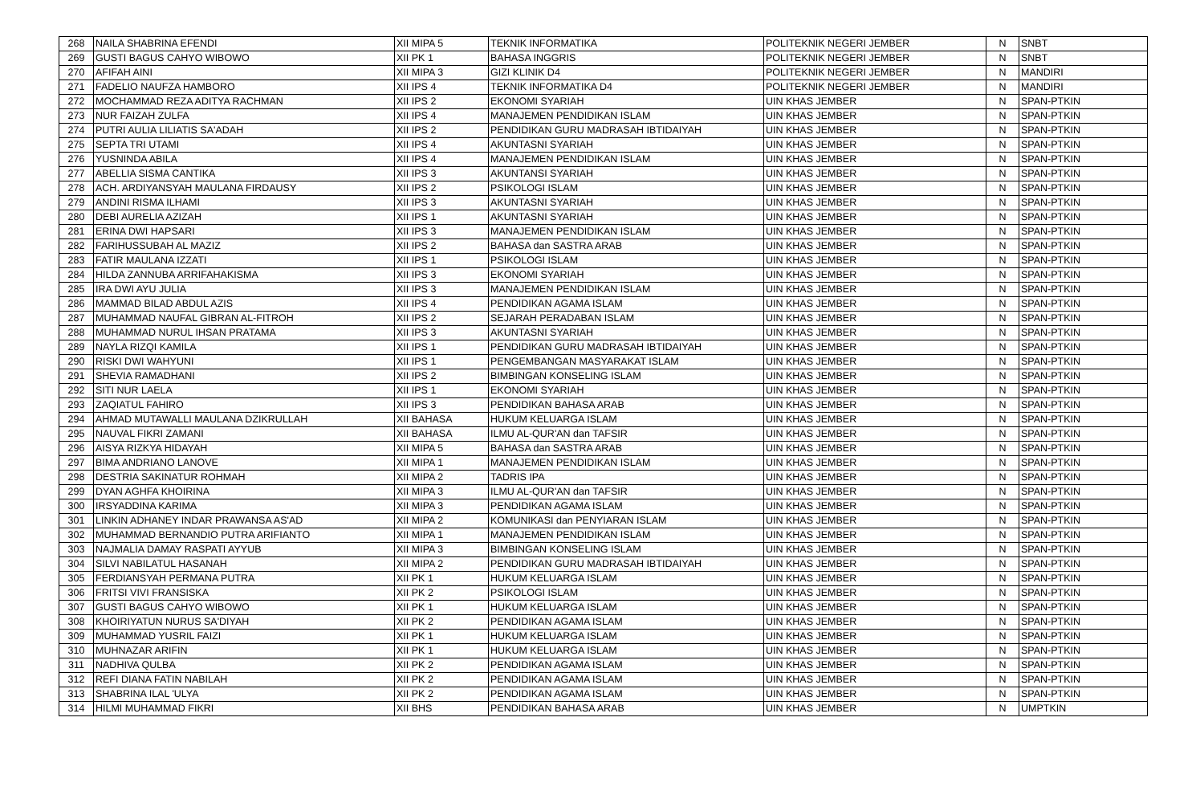| 268 | NAILA SHABRINA EFENDI | XII MIPA 5 | TEKNIK INFORMATIKA | POLITEKNIK NEGERI JEMBER | N | SNBT |
| 269 | GUSTI BAGUS CAHYO WIBOWO | XII PK 1 | BAHASA INGGRIS | POLITEKNIK NEGERI JEMBER | N | SNBT |
| 270 | AFIFAH AINI | XII MIPA 3 | GIZI KLINIK D4 | POLITEKNIK NEGERI JEMBER | N | MANDIRI |
| 271 | FADELIO NAUFZA HAMBORO | XII IPS 4 | TEKNIK INFORMATIKA D4 | POLITEKNIK NEGERI JEMBER | N | MANDIRI |
| 272 | MOCHAMMAD REZA ADITYA RACHMAN | XII IPS 2 | EKONOMI SYARIAH | UIN KHAS JEMBER | N | SPAN-PTKIN |
| 273 | NUR FAIZAH ZULFA | XII IPS 4 | MANAJEMEN PENDIDIKAN ISLAM | UIN KHAS JEMBER | N | SPAN-PTKIN |
| 274 | PUTRI AULIA LILIATIS SA'ADAH | XII IPS 2 | PENDIDIKAN GURU MADRASAH IBTIDAIYAH | UIN KHAS JEMBER | N | SPAN-PTKIN |
| 275 | SEPTA TRI UTAMI | XII IPS 4 | AKUNTASNI SYARIAH | UIN KHAS JEMBER | N | SPAN-PTKIN |
| 276 | YUSNINDA ABILA | XII IPS 4 | MANAJEMEN PENDIDIKAN ISLAM | UIN KHAS JEMBER | N | SPAN-PTKIN |
| 277 | ABELLIA SISMA CANTIKA | XII IPS 3 | AKUNTANSI SYARIAH | UIN KHAS JEMBER | N | SPAN-PTKIN |
| 278 | ACH. ARDIYANSYAH MAULANA FIRDAUSY | XII IPS 2 | PSIKOLOGI ISLAM | UIN KHAS JEMBER | N | SPAN-PTKIN |
| 279 | ANDINI RISMA ILHAMI | XII IPS 3 | AKUNTASNI SYARIAH | UIN KHAS JEMBER | N | SPAN-PTKIN |
| 280 | DEBI AURELIA AZIZAH | XII IPS 1 | AKUNTASNI SYARIAH | UIN KHAS JEMBER | N | SPAN-PTKIN |
| 281 | ERINA DWI HAPSARI | XII IPS 3 | MANAJEMEN PENDIDIKAN ISLAM | UIN KHAS JEMBER | N | SPAN-PTKIN |
| 282 | FARIHUSSUBAH AL MAZIZ | XII IPS 2 | BAHASA dan SASTRA ARAB | UIN KHAS JEMBER | N | SPAN-PTKIN |
| 283 | FATIR MAULANA IZZATI | XII IPS 1 | PSIKOLOGI ISLAM | UIN KHAS JEMBER | N | SPAN-PTKIN |
| 284 | HILDA ZANNUBA ARRIFAHAKISMA | XII IPS 3 | EKONOMI SYARIAH | UIN KHAS JEMBER | N | SPAN-PTKIN |
| 285 | IRA DWI AYU JULIA | XII IPS 3 | MANAJEMEN PENDIDIKAN ISLAM | UIN KHAS JEMBER | N | SPAN-PTKIN |
| 286 | MAMMAD BILAD ABDUL AZIS | XII IPS 4 | PENDIDIKAN AGAMA ISLAM | UIN KHAS JEMBER | N | SPAN-PTKIN |
| 287 | MUHAMMAD NAUFAL GIBRAN AL-FITROH | XII IPS 2 | SEJARAH PERADABAN ISLAM | UIN KHAS JEMBER | N | SPAN-PTKIN |
| 288 | MUHAMMAD NURUL IHSAN PRATAMA | XII IPS 3 | AKUNTASNI SYARIAH | UIN KHAS JEMBER | N | SPAN-PTKIN |
| 289 | NAYLA RIZQI KAMILA | XII IPS 1 | PENDIDIKAN GURU MADRASAH IBTIDAIYAH | UIN KHAS JEMBER | N | SPAN-PTKIN |
| 290 | RISKI DWI WAHYUNI | XII IPS 1 | PENGEMBANGAN MASYARAKAT ISLAM | UIN KHAS JEMBER | N | SPAN-PTKIN |
| 291 | SHEVIA RAMADHANI | XII IPS 2 | BIMBINGAN KONSELING ISLAM | UIN KHAS JEMBER | N | SPAN-PTKIN |
| 292 | SITI NUR LAELA | XII IPS 1 | EKONOMI SYARIAH | UIN KHAS JEMBER | N | SPAN-PTKIN |
| 293 | ZAQIATUL FAHIRO | XII IPS 3 | PENDIDIKAN BAHASA ARAB | UIN KHAS JEMBER | N | SPAN-PTKIN |
| 294 | AHMAD MUTAWALLI MAULANA DZIKRULLAH | XII BAHASA | HUKUM KELUARGA ISLAM | UIN KHAS JEMBER | N | SPAN-PTKIN |
| 295 | NAUVAL FIKRI ZAMANI | XII BAHASA | ILMU AL-QUR'AN dan TAFSIR | UIN KHAS JEMBER | N | SPAN-PTKIN |
| 296 | AISYA RIZKYA HIDAYAH | XII MIPA 5 | BAHASA dan SASTRA ARAB | UIN KHAS JEMBER | N | SPAN-PTKIN |
| 297 | BIMA ANDRIANO LANOVE | XII MIPA 1 | MANAJEMEN PENDIDIKAN ISLAM | UIN KHAS JEMBER | N | SPAN-PTKIN |
| 298 | DESTRIA SAKINATUR ROHMAH | XII MIPA 2 | TADRIS IPA | UIN KHAS JEMBER | N | SPAN-PTKIN |
| 299 | DYAN AGHFA KHOIRINA | XII MIPA 3 | ILMU AL-QUR'AN dan TAFSIR | UIN KHAS JEMBER | N | SPAN-PTKIN |
| 300 | IRSYADDINA KARIMA | XII MIPA 3 | PENDIDIKAN AGAMA ISLAM | UIN KHAS JEMBER | N | SPAN-PTKIN |
| 301 | LINKIN ADHANEY INDAR PRAWANSA AS'AD | XII MIPA 2 | KOMUNIKASI dan PENYIARAN ISLAM | UIN KHAS JEMBER | N | SPAN-PTKIN |
| 302 | MUHAMMAD BERNANDIO PUTRA ARIFIANTO | XII MIPA 1 | MANAJEMEN PENDIDIKAN ISLAM | UIN KHAS JEMBER | N | SPAN-PTKIN |
| 303 | NAJMALIA DAMAY RASPATI AYYUB | XII MIPA 3 | BIMBINGAN KONSELING ISLAM | UIN KHAS JEMBER | N | SPAN-PTKIN |
| 304 | SILVI NABILATUL HASANAH | XII MIPA 2 | PENDIDIKAN GURU MADRASAH IBTIDAIYAH | UIN KHAS JEMBER | N | SPAN-PTKIN |
| 305 | FERDIANSYAH PERMANA PUTRA | XII PK 1 | HUKUM KELUARGA ISLAM | UIN KHAS JEMBER | N | SPAN-PTKIN |
| 306 | FRITSI VIVI FRANSISKA | XII PK 2 | PSIKOLOGI ISLAM | UIN KHAS JEMBER | N | SPAN-PTKIN |
| 307 | GUSTI BAGUS CAHYO WIBOWO | XII PK 1 | HUKUM KELUARGA ISLAM | UIN KHAS JEMBER | N | SPAN-PTKIN |
| 308 | KHOIRIYATUN NURUS SA'DIYAH | XII PK 2 | PENDIDIKAN AGAMA ISLAM | UIN KHAS JEMBER | N | SPAN-PTKIN |
| 309 | MUHAMMAD YUSRIL FAIZI | XII PK 1 | HUKUM KELUARGA ISLAM | UIN KHAS JEMBER | N | SPAN-PTKIN |
| 310 | MUHNAZAR ARIFIN | XII PK 1 | HUKUM KELUARGA ISLAM | UIN KHAS JEMBER | N | SPAN-PTKIN |
| 311 | NADHIVA QULBA | XII PK 2 | PENDIDIKAN AGAMA ISLAM | UIN KHAS JEMBER | N | SPAN-PTKIN |
| 312 | REFI DIANA FATIN NABILAH | XII PK 2 | PENDIDIKAN AGAMA ISLAM | UIN KHAS JEMBER | N | SPAN-PTKIN |
| 313 | SHABRINA ILAL 'ULYA | XII PK 2 | PENDIDIKAN AGAMA ISLAM | UIN KHAS JEMBER | N | SPAN-PTKIN |
| 314 | HILMI MUHAMMAD FIKRI | XII BHS | PENDIDIKAN BAHASA ARAB | UIN KHAS JEMBER | N | UMPTKIN |